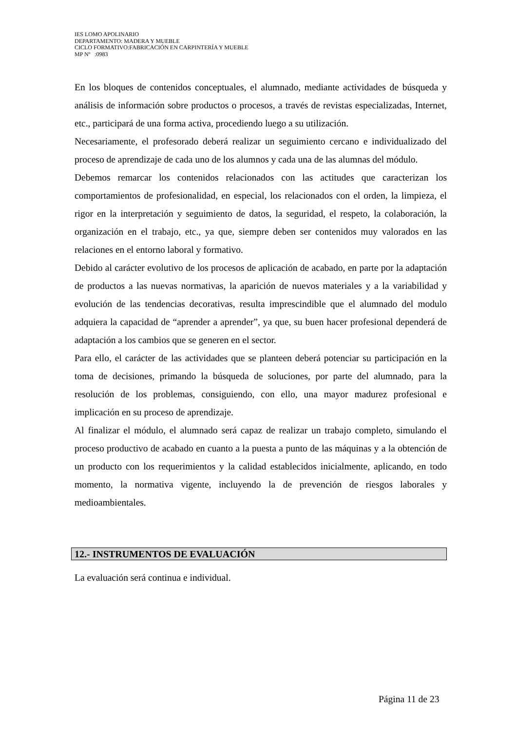IES LOMO APOLINARIO
DEPARTAMENTO: MADERA Y MUEBLE
CICLO FORMATIVO:FABRICACIÓN EN CARPINTERÍA Y MUEBLE
MP Nº :0983
En los bloques de contenidos conceptuales, el alumnado, mediante actividades de búsqueda y análisis de información sobre productos o procesos, a través de revistas especializadas, Internet, etc., participará de una forma activa, procediendo luego a su utilización.
Necesariamente, el profesorado deberá realizar un seguimiento cercano e individualizado del proceso de aprendizaje de cada uno de los alumnos y cada una de las alumnas del módulo.
Debemos remarcar los contenidos relacionados con las actitudes que caracterizan los comportamientos de profesionalidad, en especial, los relacionados con el orden, la limpieza, el rigor en la interpretación y seguimiento de datos, la seguridad, el respeto, la colaboración, la organización en el trabajo, etc., ya que, siempre deben ser contenidos muy valorados en las relaciones en el entorno laboral y formativo.
Debido al carácter evolutivo de los procesos de aplicación de acabado, en parte por la adaptación de productos a las nuevas normativas, la aparición de nuevos materiales y a la variabilidad y evolución de las tendencias decorativas, resulta imprescindible que el alumnado del modulo adquiera la capacidad de “aprender a aprender”, ya que, su buen hacer profesional dependerá de adaptación a los cambios que se generen en el sector.
Para ello, el carácter de las actividades que se planteen deberá potenciar su participación en la toma de decisiones, primando la búsqueda de soluciones, por parte del alumnado, para la resolución de los problemas, consiguiendo, con ello, una mayor madurez profesional e implicación en su proceso de aprendizaje.
Al finalizar el módulo, el alumnado será capaz de realizar un trabajo completo, simulando el proceso productivo de acabado en cuanto a la puesta a punto de las máquinas y a la obtención de un producto con los requerimientos y la calidad establecidos inicialmente, aplicando, en todo momento, la normativa vigente, incluyendo la de prevención de riesgos laborales y medioambientales.
12.- INSTRUMENTOS DE EVALUACIÓN
La evaluación será continua e individual.
Página 11 de 23